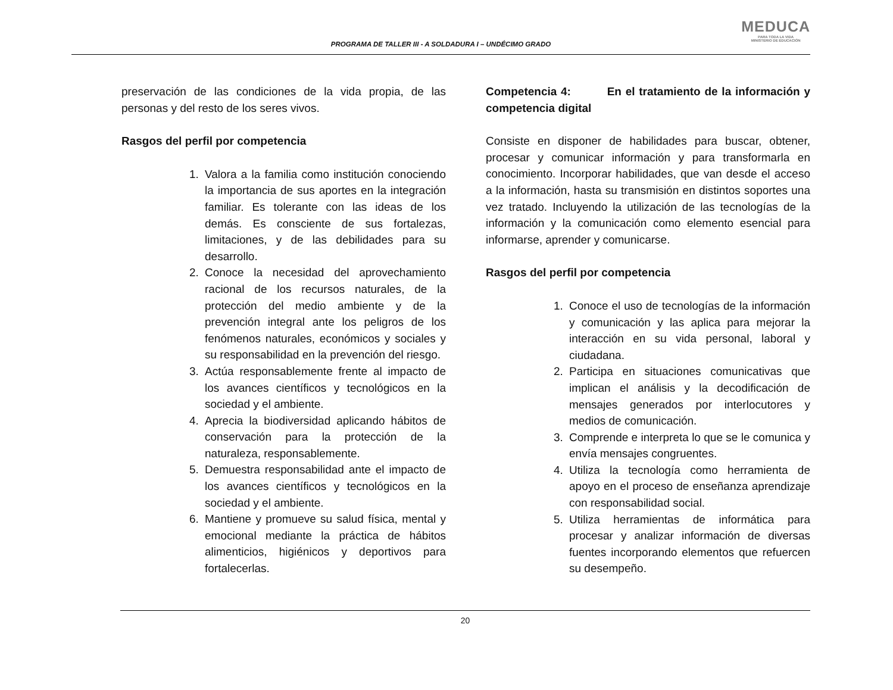PROGRAMA DE TALLER III - A SOLDADURA I – UNDÉCIMO GRADO
MEDUCA
PARA TODA LA VIDA
MINISTERIO DE EDUCACIÓN
preservación de las condiciones de la vida propia, de las personas y del resto de los seres vivos.
Rasgos del perfil por competencia
1. Valora a la familia como institución conociendo la importancia de sus aportes en la integración familiar. Es tolerante con las ideas de los demás. Es consciente de sus fortalezas, limitaciones, y de las debilidades para su desarrollo.
2. Conoce la necesidad del aprovechamiento racional de los recursos naturales, de la protección del medio ambiente y de la prevención integral ante los peligros de los fenómenos naturales, económicos y sociales y su responsabilidad en la prevención del riesgo.
3. Actúa responsablemente frente al impacto de los avances científicos y tecnológicos en la sociedad y el ambiente.
4. Aprecia la biodiversidad aplicando hábitos de conservación para la protección de la naturaleza, responsablemente.
5. Demuestra responsabilidad ante el impacto de los avances científicos y tecnológicos en la sociedad y el ambiente.
6. Mantiene y promueve su salud física, mental y emocional mediante la práctica de hábitos alimenticios, higiénicos y deportivos para fortalecerlas.
Competencia 4: En el tratamiento de la información y competencia digital
Consiste en disponer de habilidades para buscar, obtener, procesar y comunicar información y para transformarla en conocimiento. Incorporar habilidades, que van desde el acceso a la información, hasta su transmisión en distintos soportes una vez tratado. Incluyendo la utilización de las tecnologías de la información y la comunicación como elemento esencial para informarse, aprender y comunicarse.
Rasgos del perfil por competencia
1. Conoce el uso de tecnologías de la información y comunicación y las aplica para mejorar la interacción en su vida personal, laboral y ciudadana.
2. Participa en situaciones comunicativas que implican el análisis y la decodificación de mensajes generados por interlocutores y medios de comunicación.
3. Comprende e interpreta lo que se le comunica y envía mensajes congruentes.
4. Utiliza la tecnología como herramienta de apoyo en el proceso de enseñanza aprendizaje con responsabilidad social.
5. Utiliza herramientas de informática para procesar y analizar información de diversas fuentes incorporando elementos que refuercen su desempeño.
20